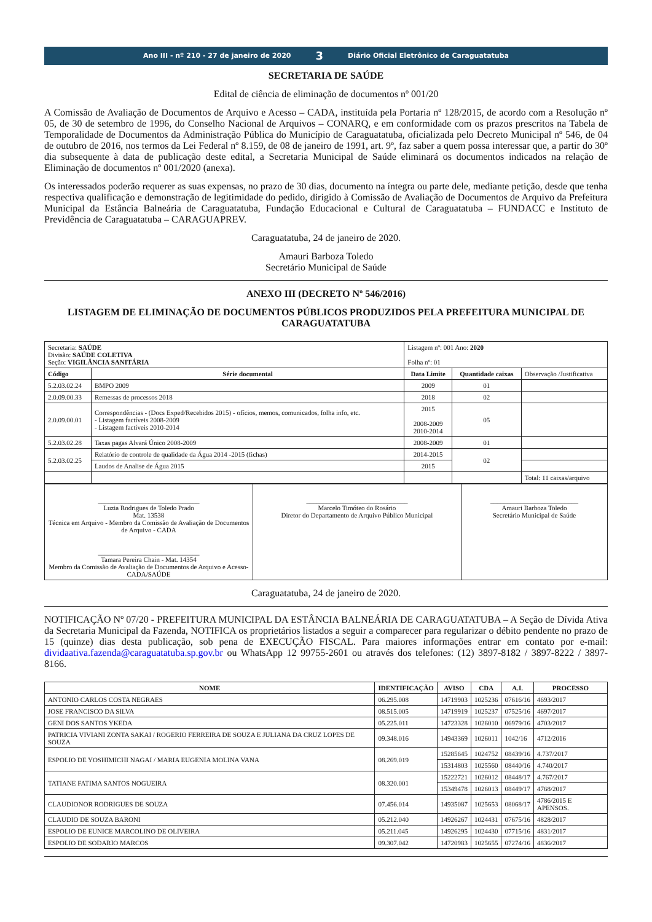Ano III - nº 210 - 27 de janeiro de 2020 3 Diário Oficial Eletrônico de Caraguatatuba
SECRETARIA DE SAÚDE
Edital de ciência de eliminação de documentos nº 001/20
A Comissão de Avaliação de Documentos de Arquivo e Acesso – CADA, instituída pela Portaria nº 128/2015, de acordo com a Resolução nº 05, de 30 de setembro de 1996, do Conselho Nacional de Arquivos – CONARQ, e em conformidade com os prazos prescritos na Tabela de Temporalidade de Documentos da Administração Pública do Município de Caraguatatuba, oficializada pelo Decreto Municipal nº 546, de 04 de outubro de 2016, nos termos da Lei Federal nº 8.159, de 08 de janeiro de 1991, art. 9º, faz saber a quem possa interessar que, a partir do 30º dia subsequente à data de publicação deste edital, a Secretaria Municipal de Saúde eliminará os documentos indicados na relação de Eliminação de documentos nº 001/2020 (anexa).
Os interessados poderão requerer as suas expensas, no prazo de 30 dias, documento na íntegra ou parte dele, mediante petição, desde que tenha respectiva qualificação e demonstração de legitimidade do pedido, dirigido à Comissão de Avaliação de Documentos de Arquivo da Prefeitura Municipal da Estância Balneária de Caraguatatuba, Fundação Educacional e Cultural de Caraguatatuba – FUNDACC e Instituto de Previdência de Caraguatatuba – CARAGUAPREV.
Caraguatatuba, 24 de janeiro de 2020.
Amauri Barboza Toledo
Secretário Municipal de Saúde
ANEXO III (DECRETO Nº 546/2016)
LISTAGEM DE ELIMINAÇÃO DE DOCUMENTOS PÚBLICOS PRODUZIDOS PELA PREFEITURA MUNICIPAL DE CARAGUATATUBA
| Secretaria: SAÚDE Divisão: SAÚDE COLETIVA Seção: VIGILÂNCIA SANITÁRIA | | Listagem nº: 001 Ano: 2020 Folha nº: 01 | | |
| Código | Série documental | Data Limite | Quantidade caixas | Observação /Justificativa |
| 5.2.03.02.24 | BMPO 2009 | 2009 | 01 | |
| 2.0.09.00.33 | Remessas de processos 2018 | 2018 | 02 | |
| 2.0.09.00.01 | Correspondências - (Docs Exped/Recebidos 2015) - ofícios, memos, comunicados, folha info, etc. - Listagem factíveis 2008-2009 - Listagem factíveis 2010-2014 | 2015 2008-2009 2010-2014 | 05 | |
| 5.2.03.02.28 | Taxas pagas Alvará Único 2008-2009 | 2008-2009 | 01 | |
| 5.2.03.02.25 | Relatório de controle de qualidade da Água 2014 -2015 (fichas) | 2014-2015 | 02 | |
| | Laudos de Analise de Água 2015 | 2015 | | |
| | | | | Total: 11 caixas/arquivo |
| ______________________________ Luzia Rodrigues de Toledo Prado Mat. 13538 Técnica em Arquivo - Membro da Comissão de Avaliação de Documentos de Arquivo - CADA ______________________________ Tamara Pereira Chain - Mat. 14354 Membro da Comissão de Avaliação de Documentos de Arquivo e Acesso- CADA/SAÚDE | ______________________________ Marcelo Timóteo do Rosário Diretor do Departamento de Arquivo Público Municipal | __________________________ Amauri Barboza Toledo Secretário Municipal de Saúde |
Caraguatatuba, 24 de janeiro de 2020.
NOTIFICAÇÃO Nº 07/20 - PREFEITURA MUNICIPAL DA ESTÂNCIA BALNEÁRIA DE CARAGUATATUBA – A Seção de Dívida Ativa da Secretaria Municipal da Fazenda, NOTIFICA os proprietários listados a seguir a comparecer para regularizar o débito pendente no prazo de 15 (quinze) dias desta publicação, sob pena de EXECUÇÃO FISCAL. Para maiores informações entrar em contato por e-mail: dividaativa.fazenda@caraguatatuba.sp.gov.br ou WhatsApp 12 99755-2601 ou através dos telefones: (12) 3897-8182 / 3897-8222 / 3897-8166.
| NOME | IDENTIFICAÇÃO | AVISO | CDA | A.I. | PROCESSO |
| --- | --- | --- | --- | --- | --- |
| ANTONIO CARLOS COSTA NEGRAES | 06.295.008 | 14719903 | 1025236 | 07616/16 | 4693/2017 |
| JOSE FRANCISCO DA SILVA | 08.515.005 | 14719919 | 1025237 | 07525/16 | 4697/2017 |
| GENI DOS SANTOS YKEDA | 05.225.011 | 14723328 | 1026010 | 06979/16 | 4703/2017 |
| PATRICIA VIVIANI ZONTA SAKAI / ROGERIO FERREIRA DE SOUZA E JULIANA DA CRUZ LOPES DE SOUZA | 09.348.016 | 14943369 | 1026011 | 1042/16 | 4712/2016 |
| ESPOLIO DE YOSHIMICHI NAGAI / MARIA EUGENIA MOLINA VANA | 08.269.019 | 15285645 | 1024752 | 08439/16 | 4.737/2017 |
| | | 15314803 | 1025560 | 08440/16 | 4.740/2017 |
| TATIANE FATIMA SANTOS NOGUEIRA | 08.320.001 | 15222721 | 1026012 | 08448/17 | 4.767/2017 |
| | | 15349478 | 1026013 | 08449/17 | 4768/2017 |
| CLAUDIONOR RODRIGUES DE SOUZA | 07.456.014 | 14935087 | 1025653 | 08068/17 | 4786/2015 E APENSOS. |
| CLAUDIO DE SOUZA BARONI | 05.212.040 | 14926267 | 1024431 | 07675/16 | 4828/2017 |
| ESPOLIO DE EUNICE MARCOLINO DE OLIVEIRA | 05.211.045 | 14926295 | 1024430 | 07715/16 | 4831/2017 |
| ESPOLIO DE SODARIO MARCOS | 09.307.042 | 14720983 | 1025655 | 07274/16 | 4836/2017 |